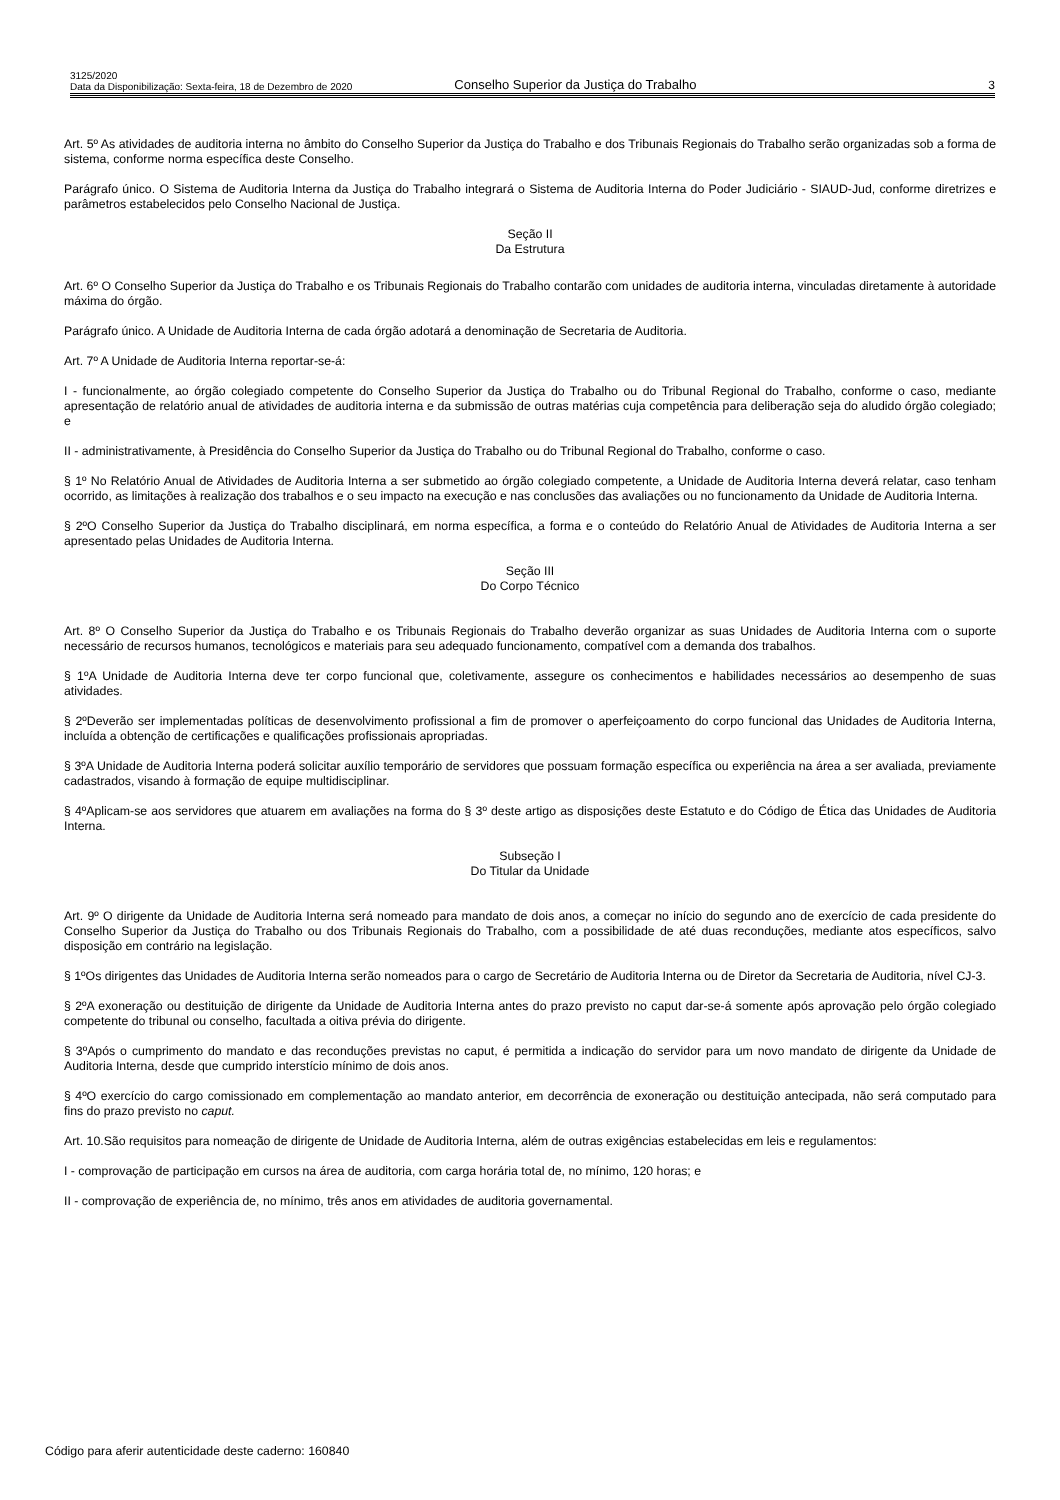3125/2020
Data da Disponibilização: Sexta-feira, 18 de Dezembro de 2020
Conselho Superior da Justiça do Trabalho
3
Art. 5º As atividades de auditoria interna no âmbito do Conselho Superior da Justiça do Trabalho e dos Tribunais Regionais do Trabalho serão organizadas sob a forma de sistema, conforme norma específica deste Conselho.
Parágrafo único. O Sistema de Auditoria Interna da Justiça do Trabalho integrará o Sistema de Auditoria Interna do Poder Judiciário - SIAUD-Jud, conforme diretrizes e parâmetros estabelecidos pelo Conselho Nacional de Justiça.
Seção II
Da Estrutura
Art. 6º O Conselho Superior da Justiça do Trabalho e os Tribunais Regionais do Trabalho contarão com unidades de auditoria interna, vinculadas diretamente à autoridade máxima do órgão.
Parágrafo único. A Unidade de Auditoria Interna de cada órgão adotará a denominação de Secretaria de Auditoria.
Art. 7º A Unidade de Auditoria Interna reportar-se-á:
I - funcionalmente, ao órgão colegiado competente do Conselho Superior da Justiça do Trabalho ou do Tribunal Regional do Trabalho, conforme o caso, mediante apresentação de relatório anual de atividades de auditoria interna e da submissão de outras matérias cuja competência para deliberação seja do aludido órgão colegiado; e
II - administrativamente, à Presidência do Conselho Superior da Justiça do Trabalho ou do Tribunal Regional do Trabalho, conforme o caso.
§ 1º No Relatório Anual de Atividades de Auditoria Interna a ser submetido ao órgão colegiado competente, a Unidade de Auditoria Interna deverá relatar, caso tenham ocorrido, as limitações à realização dos trabalhos e o seu impacto na execução e nas conclusões das avaliações ou no funcionamento da Unidade de Auditoria Interna.
§ 2ºO Conselho Superior da Justiça do Trabalho disciplinará, em norma específica, a forma e o conteúdo do Relatório Anual de Atividades de Auditoria Interna a ser apresentado pelas Unidades de Auditoria Interna.
Seção III
Do Corpo Técnico
Art. 8º O Conselho Superior da Justiça do Trabalho e os Tribunais Regionais do Trabalho deverão organizar as suas Unidades de Auditoria Interna com o suporte necessário de recursos humanos, tecnológicos e materiais para seu adequado funcionamento, compatível com a demanda dos trabalhos.
§ 1ºA Unidade de Auditoria Interna deve ter corpo funcional que, coletivamente, assegure os conhecimentos e habilidades necessários ao desempenho de suas atividades.
§ 2ºDeverão ser implementadas políticas de desenvolvimento profissional a fim de promover o aperfeiçoamento do corpo funcional das Unidades de Auditoria Interna, incluída a obtenção de certificações e qualificações profissionais apropriadas.
§ 3ºA Unidade de Auditoria Interna poderá solicitar auxílio temporário de servidores que possuam formação específica ou experiência na área a ser avaliada, previamente cadastrados, visando à formação de equipe multidisciplinar.
§ 4ºAplicam-se aos servidores que atuarem em avaliações na forma do § 3º deste artigo as disposições deste Estatuto e do Código de Ética das Unidades de Auditoria Interna.
Subseção I
Do Titular da Unidade
Art. 9º O dirigente da Unidade de Auditoria Interna será nomeado para mandato de dois anos, a começar no início do segundo ano de exercício de cada presidente do Conselho Superior da Justiça do Trabalho ou dos Tribunais Regionais do Trabalho, com a possibilidade de até duas reconduções, mediante atos específicos, salvo disposição em contrário na legislação.
§ 1ºOs dirigentes das Unidades de Auditoria Interna serão nomeados para o cargo de Secretário de Auditoria Interna ou de Diretor da Secretaria de Auditoria, nível CJ-3.
§ 2ºA exoneração ou destituição de dirigente da Unidade de Auditoria Interna antes do prazo previsto no caput dar-se-á somente após aprovação pelo órgão colegiado competente do tribunal ou conselho, facultada a oitiva prévia do dirigente.
§ 3ºApós o cumprimento do mandato e das reconduções previstas no caput, é permitida a indicação do servidor para um novo mandato de dirigente da Unidade de Auditoria Interna, desde que cumprido interstício mínimo de dois anos.
§ 4ºO exercício do cargo comissionado em complementação ao mandato anterior, em decorrência de exoneração ou destituição antecipada, não será computado para fins do prazo previsto no caput.
Art. 10.São requisitos para nomeação de dirigente de Unidade de Auditoria Interna, além de outras exigências estabelecidas em leis e regulamentos:
I - comprovação de participação em cursos na área de auditoria, com carga horária total de, no mínimo, 120 horas; e
II - comprovação de experiência de, no mínimo, três anos em atividades de auditoria governamental.
Código para aferir autenticidade deste caderno: 160840